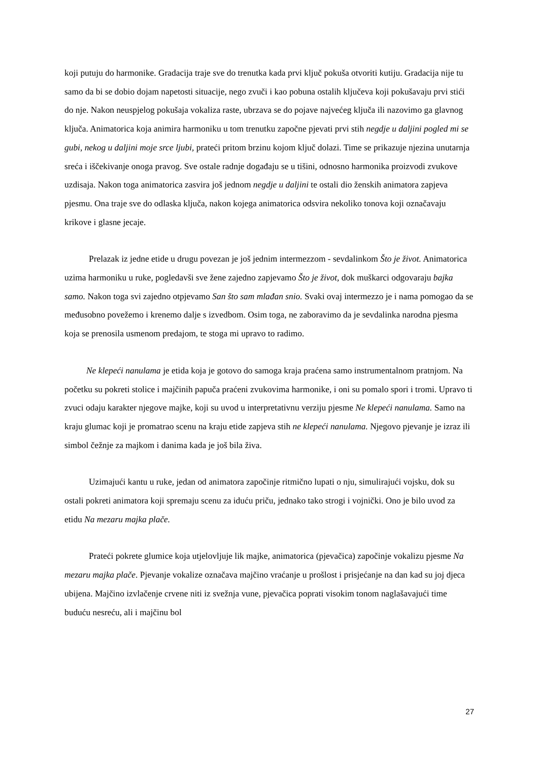koji putuju do harmonike. Gradacija traje sve do trenutka kada prvi ključ pokuša otvoriti kutiju. Gradacija nije tu samo da bi se dobio dojam napetosti situacije, nego zvuči i kao pobuna ostalih ključeva koji pokušavaju prvi stići do nje. Nakon neuspjelog pokušaja vokaliza raste, ubrzava se do pojave najvećeg ključa ili nazovimo ga glavnog ključa. Animatorica koja animira harmoniku u tom trenutku započne pjevati prvi stih negdje u daljini pogled mi se gubi, nekog u daljini moje srce ljubi, prateći pritom brzinu kojom ključ dolazi. Time se prikazuje njezina unutarnja sreća i iščekivanje onoga pravog. Sve ostale radnje događaju se u tišini, odnosno harmonika proizvodi zvukove uzdisaja. Nakon toga animatorica zasvira još jednom negdje u daljini te ostali dio ženskih animatora zapjeva pjesmu. Ona traje sve do odlaska ključa, nakon kojega animatorica odsvira nekoliko tonova koji označavaju krikove i glasne jecaje.
Prelazak iz jedne etide u drugu povezan je još jednim intermezzom - sevdalinkom Što je život. Animatorica uzima harmoniku u ruke, pogledavši sve žene zajedno zapjevamo Što je život, dok muškarci odgovaraju bajka samo. Nakon toga svi zajedno otpjevamo San što sam mlađan snio. Svaki ovaj intermezzo je i nama pomogao da se međusobno povežemo i krenemo dalje s izvedbom. Osim toga, ne zaboravimo da je sevdalinka narodna pjesma koja se prenosila usmenom predajom, te stoga mi upravo to radimo.
Ne klepeći nanulama je etida koja je gotovo do samoga kraja praćena samo instrumentalnom pratnjom. Na početku su pokreti stolice i majčinih papuča praćeni zvukovima harmonike, i oni su pomalo spori i tromi. Upravo ti zvuci odaju karakter njegove majke, koji su uvod u interpretativnu verziju pjesme Ne klepeći nanulama. Samo na kraju glumac koji je promatrao scenu na kraju etide zapjeva stih ne klepeći nanulama. Njegovo pjevanje je izraz ili simbol čežnje za majkom i danima kada je još bila živa.
Uzimajući kantu u ruke, jedan od animatora započinje ritmično lupati o nju, simulirajući vojsku, dok su ostali pokreti animatora koji spremaju scenu za iduću priču, jednako tako strogi i vojnički. Ono je bilo uvod za etidu Na mezaru majka plače.
Prateći pokrete glumice koja utjelovljuje lik majke, animatorica (pjevačica) započinje vokalizu pjesme Na mezaru majka plače. Pjevanje vokalize označava majčino vraćanje u prošlost i prisjećanje na dan kad su joj djeca ubijena. Majčino izvlačenje crvene niti iz svežnja vune, pjevačica poprati visokim tonom naglašavajući time buduću nesreću, ali i majčinu bol
27